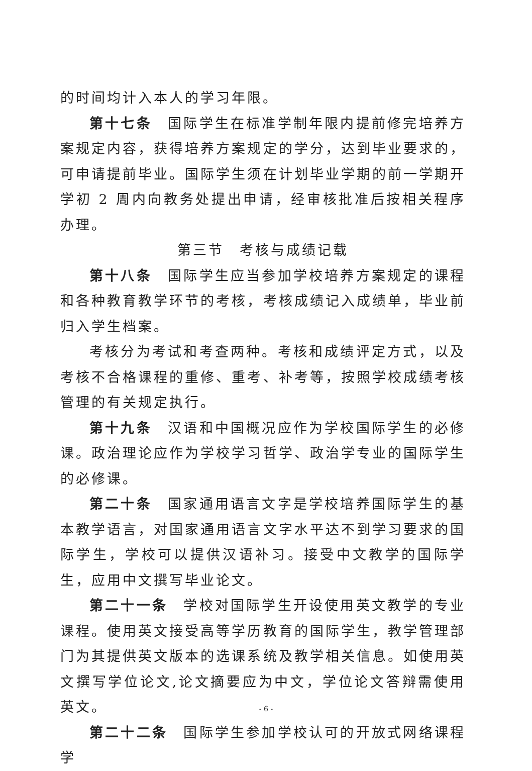的时间均计入本人的学习年限。
第十七条　国际学生在标准学制年限内提前修完培养方案规定内容，获得培养方案规定的学分，达到毕业要求的，可申请提前毕业。国际学生须在计划毕业学期的前一学期开学初 2 周内向教务处提出申请，经审核批准后按相关程序办理。
第三节　考核与成绩记载
第十八条　国际学生应当参加学校培养方案规定的课程和各种教育教学环节的考核，考核成绩记入成绩单，毕业前归入学生档案。
考核分为考试和考查两种。考核和成绩评定方式，以及考核不合格课程的重修、重考、补考等，按照学校成绩考核管理的有关规定执行。
第十九条　汉语和中国概况应作为学校国际学生的必修课。政治理论应作为学校学习哲学、政治学专业的国际学生的必修课。
第二十条　国家通用语言文字是学校培养国际学生的基本教学语言，对国家通用语言文字水平达不到学习要求的国际学生，学校可以提供汉语补习。接受中文教学的国际学生，应用中文撰写毕业论文。
第二十一条　学校对国际学生开设使用英文教学的专业课程。使用英文接受高等学历教育的国际学生，教学管理部门为其提供英文版本的选课系统及教学相关信息。如使用英文撰写学位论文,论文摘要应为中文，学位论文答辩需使用英文。
第二十二条　国际学生参加学校认可的开放式网络课程学
- 6 -